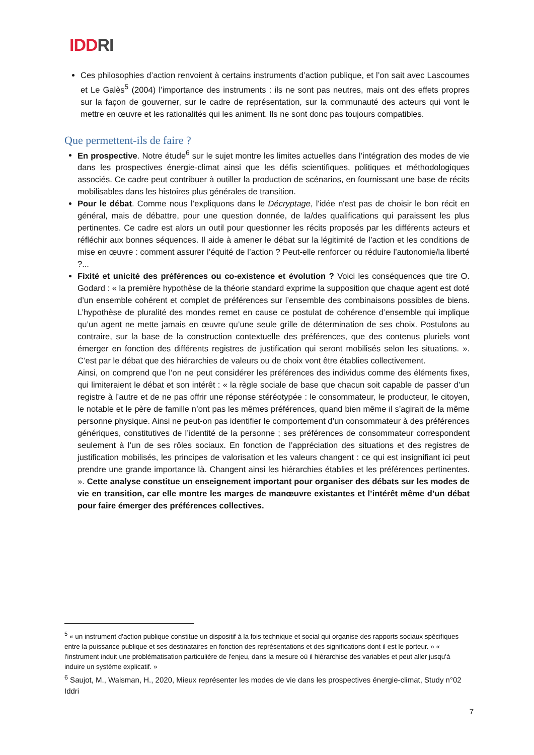IDDRI
Ces philosophies d’action renvoient à certains instruments d’action publique, et l’on sait avec Lascoumes et Le Galès<sup>5</sup> (2004) l’importance des instruments : ils ne sont pas neutres, mais ont des effets propres sur la façon de gouverner, sur le cadre de représentation, sur la communauté des acteurs qui vont le mettre en œuvre et les rationalités qui les animent. Ils ne sont donc pas toujours compatibles.
Que permettent-ils de faire ?
En prospective. Notre étude<sup>6</sup> sur le sujet montre les limites actuelles dans l’intégration des modes de vie dans les prospectives énergie-climat ainsi que les défis scientifiques, politiques et méthodologiques associés. Ce cadre peut contribuer à outiller la production de scénarios, en fournissant une base de récits mobilisables dans les histoires plus générales de transition.
Pour le débat. Comme nous l’expliquons dans le Décryptage, l'idée n'est pas de choisir le bon récit en général, mais de débattre, pour une question donnée, de la/des qualifications qui paraissent les plus pertinentes. Ce cadre est alors un outil pour questionner les récits proposés par les différents acteurs et réfléchir aux bonnes séquences. Il aide à amener le débat sur la légitimité de l’action et les conditions de mise en œuvre : comment assurer l’équité de l’action ? Peut-elle renforcer ou réduire l’autonomie/la liberté ?...
Fixité et unicité des préférences ou co-existence et évolution ? Voici les conséquences que tire O. Godard : « la première hypothèse de la théorie standard exprime la supposition que chaque agent est doté d’un ensemble cohérent et complet de préférences sur l’ensemble des combinaisons possibles de biens. L’hypothèse de pluralité des mondes remet en cause ce postulat de cohérence d’ensemble qui implique qu’un agent ne mette jamais en œuvre qu’une seule grille de détermination de ses choix. Postulons au contraire, sur la base de la construction contextuelle des préférences, que des contenus pluriels vont émerger en fonction des différents registres de justification qui seront mobilisés selon les situations. ». C’est par le débat que des hiérarchies de valeurs ou de choix vont être établies collectivement.
Ainsi, on comprend que l’on ne peut considérer les préférences des individus comme des éléments fixes, qui limiteraient le débat et son intérêt : « la règle sociale de base que chacun soit capable de passer d’un registre à l’autre et de ne pas offrir une réponse stéréotypée : le consommateur, le producteur, le citoyen, le notable et le père de famille n’ont pas les mêmes préférences, quand bien même il s’agirait de la même personne physique. Ainsi ne peut-on pas identifier le comportement d’un consommateur à des préférences génériques, constitutives de l’identité de la personne ; ses préférences de consommateur correspondent seulement à l’un de ses rôles sociaux. En fonction de l’appréciation des situations et des registres de justification mobilisés, les principes de valorisation et les valeurs changent : ce qui est insignifiant ici peut prendre une grande importance là. Changent ainsi les hiérarchies établies et les préférences pertinentes. ». Cette analyse constitue un enseignement important pour organiser des débats sur les modes de vie en transition, car elle montre les marges de manœuvre existantes et l’intérêt même d’un débat pour faire émerger des préférences collectives.
<sup>5</sup> « un instrument d'action publique constitue un dispositif à la fois technique et social qui organise des rapports sociaux spécifiques entre la puissance publique et ses destinataires en fonction des représentations et des significations dont il est le porteur. » « l'instrument induit une problématisation particulière de l'enjeu, dans la mesure où il hiérarchise des variables et peut aller jusqu'à induire un système explicatif. »
<sup>6</sup> Saujot, M., Waisman, H., 2020, Mieux représenter les modes de vie dans les prospectives énergie-climat, Study n°02 Iddri
7